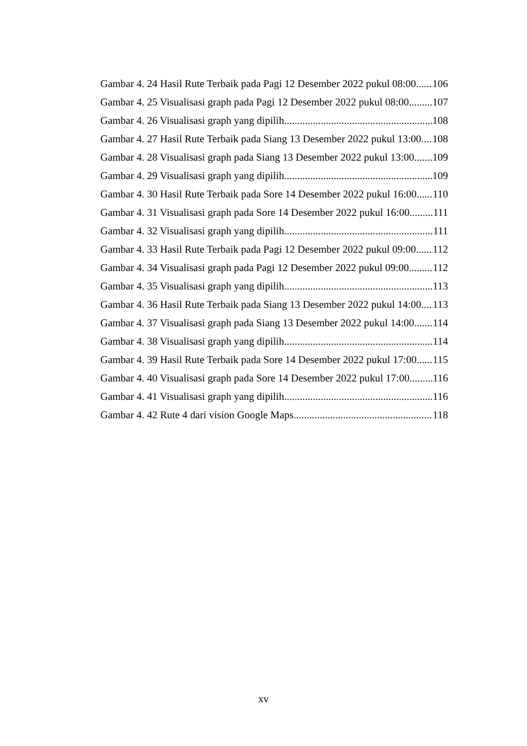Gambar 4. 24 Hasil Rute Terbaik pada Pagi 12 Desember 2022 pukul 08:00 106
Gambar 4. 25 Visualisasi graph pada Pagi 12 Desember 2022 pukul 08:00 107
Gambar 4. 26 Visualisasi graph yang dipilih 108
Gambar 4. 27 Hasil Rute Terbaik pada Siang 13 Desember 2022 pukul 13:00 108
Gambar 4. 28 Visualisasi graph pada Siang 13 Desember 2022 pukul 13:00 109
Gambar 4. 29 Visualisasi graph yang dipilih 109
Gambar 4. 30 Hasil Rute Terbaik pada Sore 14 Desember 2022 pukul 16:00 110
Gambar 4. 31 Visualisasi graph pada Sore 14 Desember 2022 pukul 16:00 111
Gambar 4. 32 Visualisasi graph yang dipilih 111
Gambar 4. 33 Hasil Rute Terbaik pada Pagi 12 Desember 2022 pukul 09:00 112
Gambar 4. 34 Visualisasi graph pada Pagi 12 Desember 2022 pukul 09:00 112
Gambar 4. 35 Visualisasi graph yang dipilih 113
Gambar 4. 36 Hasil Rute Terbaik pada Siang 13 Desember 2022 pukul 14:00 113
Gambar 4. 37 Visualisasi graph pada Siang 13 Desember 2022 pukul 14:00 114
Gambar 4. 38 Visualisasi graph yang dipilih 114
Gambar 4. 39 Hasil Rute Terbaik pada Sore 14 Desember 2022 pukul 17:00 115
Gambar 4. 40 Visualisasi graph pada Sore 14 Desember 2022 pukul 17:00 116
Gambar 4. 41 Visualisasi graph yang dipilih 116
Gambar 4. 42 Rute 4 dari vision Google Maps 118
xv